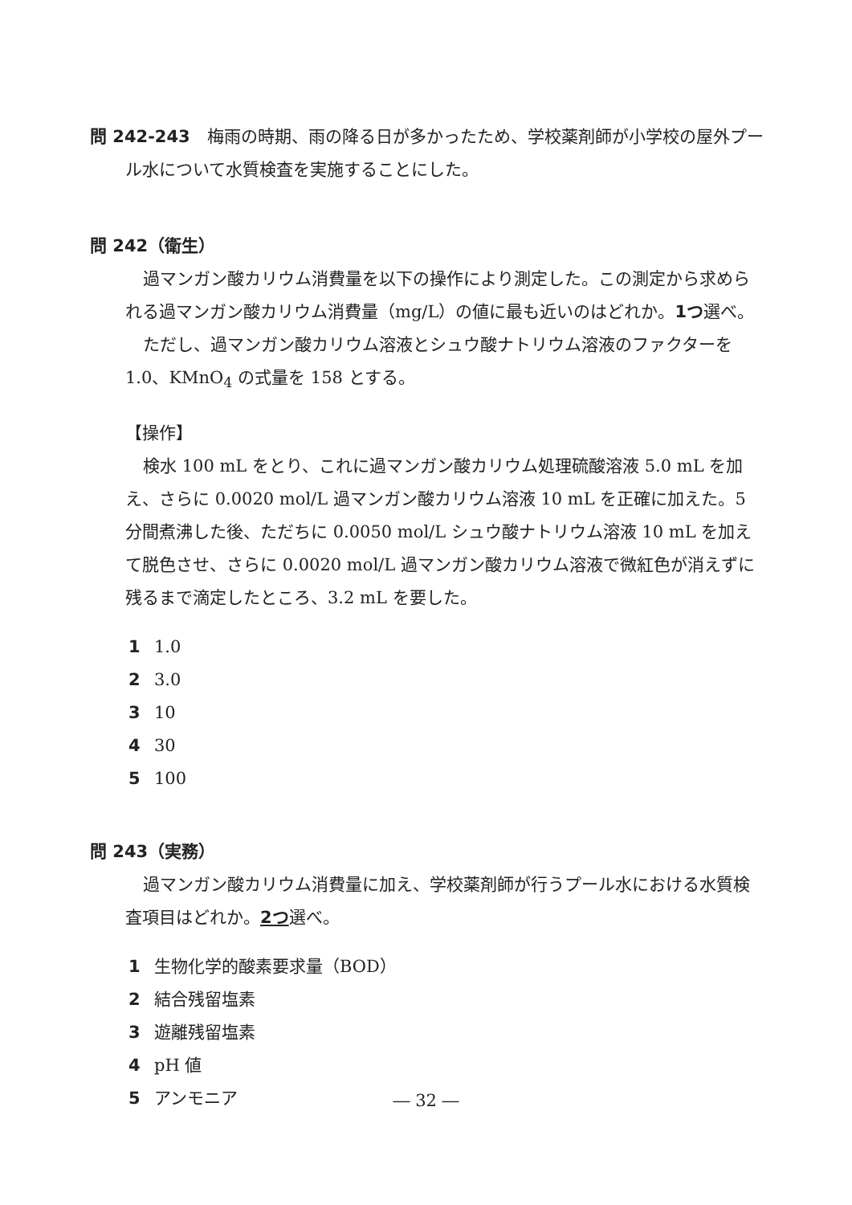問 242-243　梅雨の時期、雨の降る日が多かったため、学校薬剤師が小学校の屋外プール水について水質検査を実施することにした。
問 242（衛生）
過マンガン酸カリウム消費量を以下の操作により測定した。この測定から求められる過マンガン酸カリウム消費量（mg/L）の値に最も近いのはどれか。1つ選べ。
ただし、過マンガン酸カリウム溶液とシュウ酸ナトリウム溶液のファクターを1.0、KMnO<sub>4</sub> の式量を 158 とする。
【操作】
検水 100 mL をとり、これに過マンガン酸カリウム処理硫酸溶液 5.0 mL を加え、さらに 0.0020 mol/L 過マンガン酸カリウム溶液 10 mL を正確に加えた。5 分間煮沸した後、ただちに 0.0050 mol/L シュウ酸ナトリウム溶液 10 mL を加えて脱色させ、さらに 0.0020 mol/L 過マンガン酸カリウム溶液で微紅色が消えずに残るまで滴定したところ、3.2 mL を要した。
1 1.0
2 3.0
3 10
4 30
5 100
問 243（実務）
過マンガン酸カリウム消費量に加え、学校薬剤師が行うプール水における水質検査項目はどれか。2つ選べ。
1 生物化学的酸素要求量（BOD）
2 結合残留塩素
3 遊離残留塩素
4 pH 値
5 アンモニア
― 32 ―